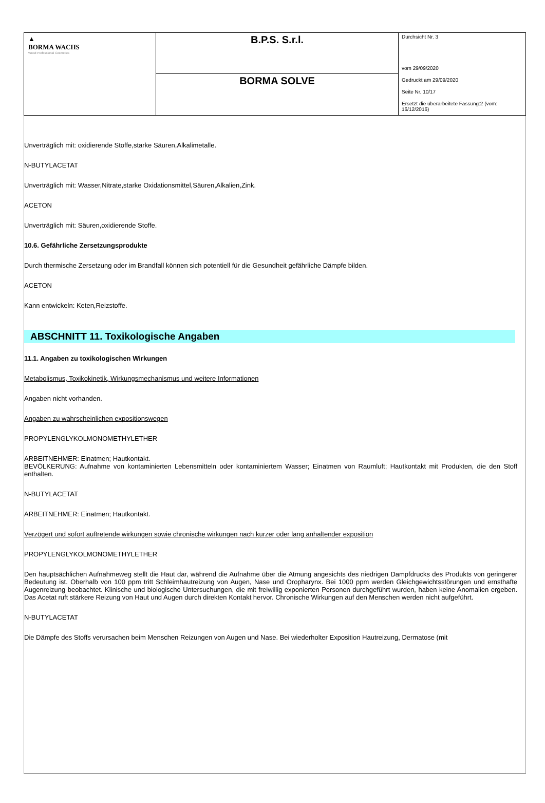| ▲ BORMA WACHS Wood Professional Cosmetics | B.P.S. S.r.l. | Durchsicht Nr. 3 vom 29/09/2020 Gedruckt am 29/09/2020 Seite Nr. 10/17 Ersetzt die überarbeitete Fassung:2 (vom: 16/12/2016) |
| | BORMA SOLVE | |
Unverträglich mit: oxidierende Stoffe,starke Säuren,Alkalimetalle.
N-BUTYLACETAT
Unverträglich mit: Wasser,Nitrate,starke Oxidationsmittel,Säuren,Alkalien,Zink.
ACETON
Unverträglich mit: Säuren,oxidierende Stoffe.
10.6. Gefährliche Zersetzungsprodukte
Durch thermische Zersetzung oder im Brandfall können sich potentiell für die Gesundheit gefährliche Dämpfe bilden.
ACETON
Kann entwickeln: Keten,Reizstoffe.
ABSCHNITT 11. Toxikologische Angaben
11.1. Angaben zu toxikologischen Wirkungen
Metabolismus, Toxikokinetik, Wirkungsmechanismus und weitere Informationen
Angaben nicht vorhanden.
Angaben zu wahrscheinlichen expositionswegen
PROPYLENGLYKOLMONOMETHYLETHER
ARBEITNEHMER: Einatmen; Hautkontakt.
BEVÖLKERUNG: Aufnahme von kontaminierten Lebensmitteln oder kontaminiertem Wasser; Einatmen von Raumluft; Hautkontakt mit Produkten, die den Stoff enthalten.
N-BUTYLACETAT
ARBEITNEHMER: Einatmen; Hautkontakt.
Verzögert und sofort auftretende wirkungen sowie chronische wirkungen nach kurzer oder lang anhaltender exposition
PROPYLENGLYKOLMONOMETHYLETHER
Den hauptsächlichen Aufnahmeweg stellt die Haut dar, während die Aufnahme über die Atmung angesichts des niedrigen Dampfdrucks des Produkts von geringerer Bedeutung ist. Oberhalb von 100 ppm tritt Schleimhautreizung von Augen, Nase und Oropharynx. Bei 1000 ppm werden Gleichgewichtsstörungen und ernsthafte Augenreizung beobachtet. Klinische und biologische Untersuchungen, die mit freiwillig exponierten Personen durchgeführt wurden, haben keine Anomalien ergeben. Das Acetat ruft stärkere Reizung von Haut und Augen durch direkten Kontakt hervor. Chronische Wirkungen auf den Menschen werden nicht aufgeführt.
N-BUTYLACETAT
Die Dämpfe des Stoffs verursachen beim Menschen Reizungen von Augen und Nase. Bei wiederholter Exposition Hautreizung, Dermatose (mit